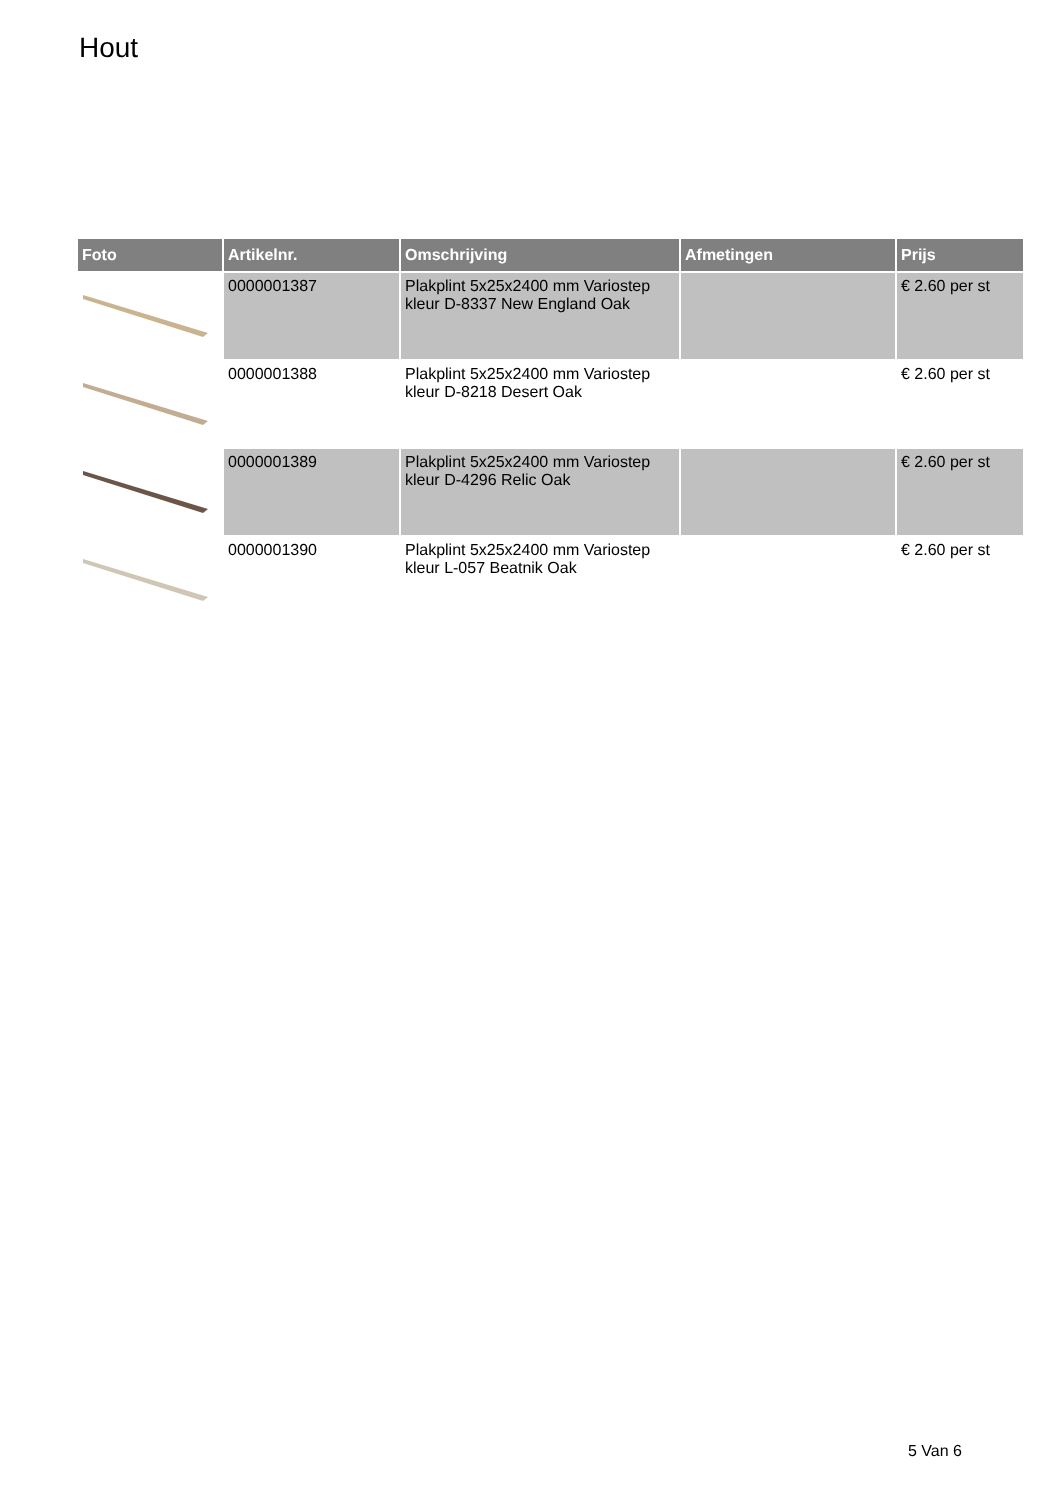Hout
| Foto | Artikelnr. | Omschrijving | Afmetingen | Prijs |
| --- | --- | --- | --- | --- |
| | 0000001387 | Plakplint 5x25x2400 mm Variostep kleur D-8337 New England Oak | | € 2.60 per st |
| | 0000001388 | Plakplint 5x25x2400 mm Variostep kleur D-8218 Desert Oak | | € 2.60 per st |
| | 0000001389 | Plakplint 5x25x2400 mm Variostep kleur D-4296 Relic Oak | | € 2.60 per st |
| | 0000001390 | Plakplint 5x25x2400 mm Variostep kleur L-057 Beatnik Oak | | € 2.60 per st |
5 Van 6